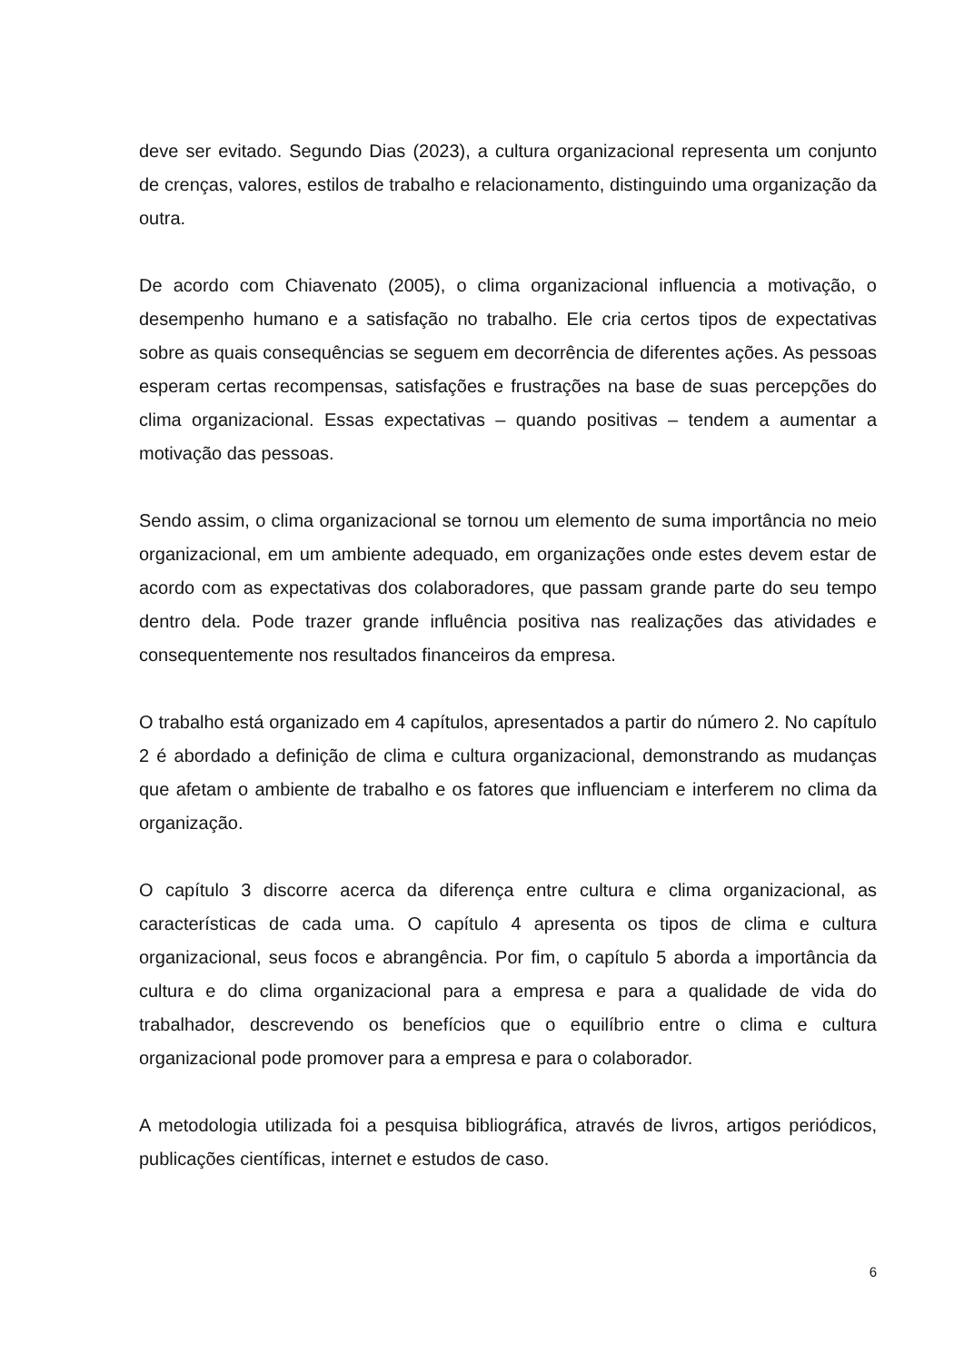deve ser evitado. Segundo Dias (2023), a cultura organizacional representa um conjunto de crenças, valores, estilos de trabalho e relacionamento, distinguindo uma organização da outra.
De acordo com Chiavenato (2005), o clima organizacional influencia a motivação, o desempenho humano e a satisfação no trabalho. Ele cria certos tipos de expectativas sobre as quais consequências se seguem em decorrência de diferentes ações. As pessoas esperam certas recompensas, satisfações e frustrações na base de suas percepções do clima organizacional. Essas expectativas – quando positivas – tendem a aumentar a motivação das pessoas.
Sendo assim, o clima organizacional se tornou um elemento de suma importância no meio organizacional, em um ambiente adequado, em organizações onde estes devem estar de acordo com as expectativas dos colaboradores, que passam grande parte do seu tempo dentro dela. Pode trazer grande influência positiva nas realizações das atividades e consequentemente nos resultados financeiros da empresa.
O trabalho está organizado em 4 capítulos, apresentados a partir do número 2. No capítulo 2 é abordado a definição de clima e cultura organizacional, demonstrando as mudanças que afetam o ambiente de trabalho e os fatores que influenciam e interferem no clima da organização.
O capítulo 3 discorre acerca da diferença entre cultura e clima organizacional, as características de cada uma. O capítulo 4 apresenta os tipos de clima e cultura organizacional, seus focos e abrangência. Por fim, o capítulo 5 aborda a importância da cultura e do clima organizacional para a empresa e para a qualidade de vida do trabalhador, descrevendo os benefícios que o equilíbrio entre o clima e cultura organizacional pode promover para a empresa e para o colaborador.
A metodologia utilizada foi a pesquisa bibliográfica, através de livros, artigos periódicos, publicações científicas, internet e estudos de caso.
6